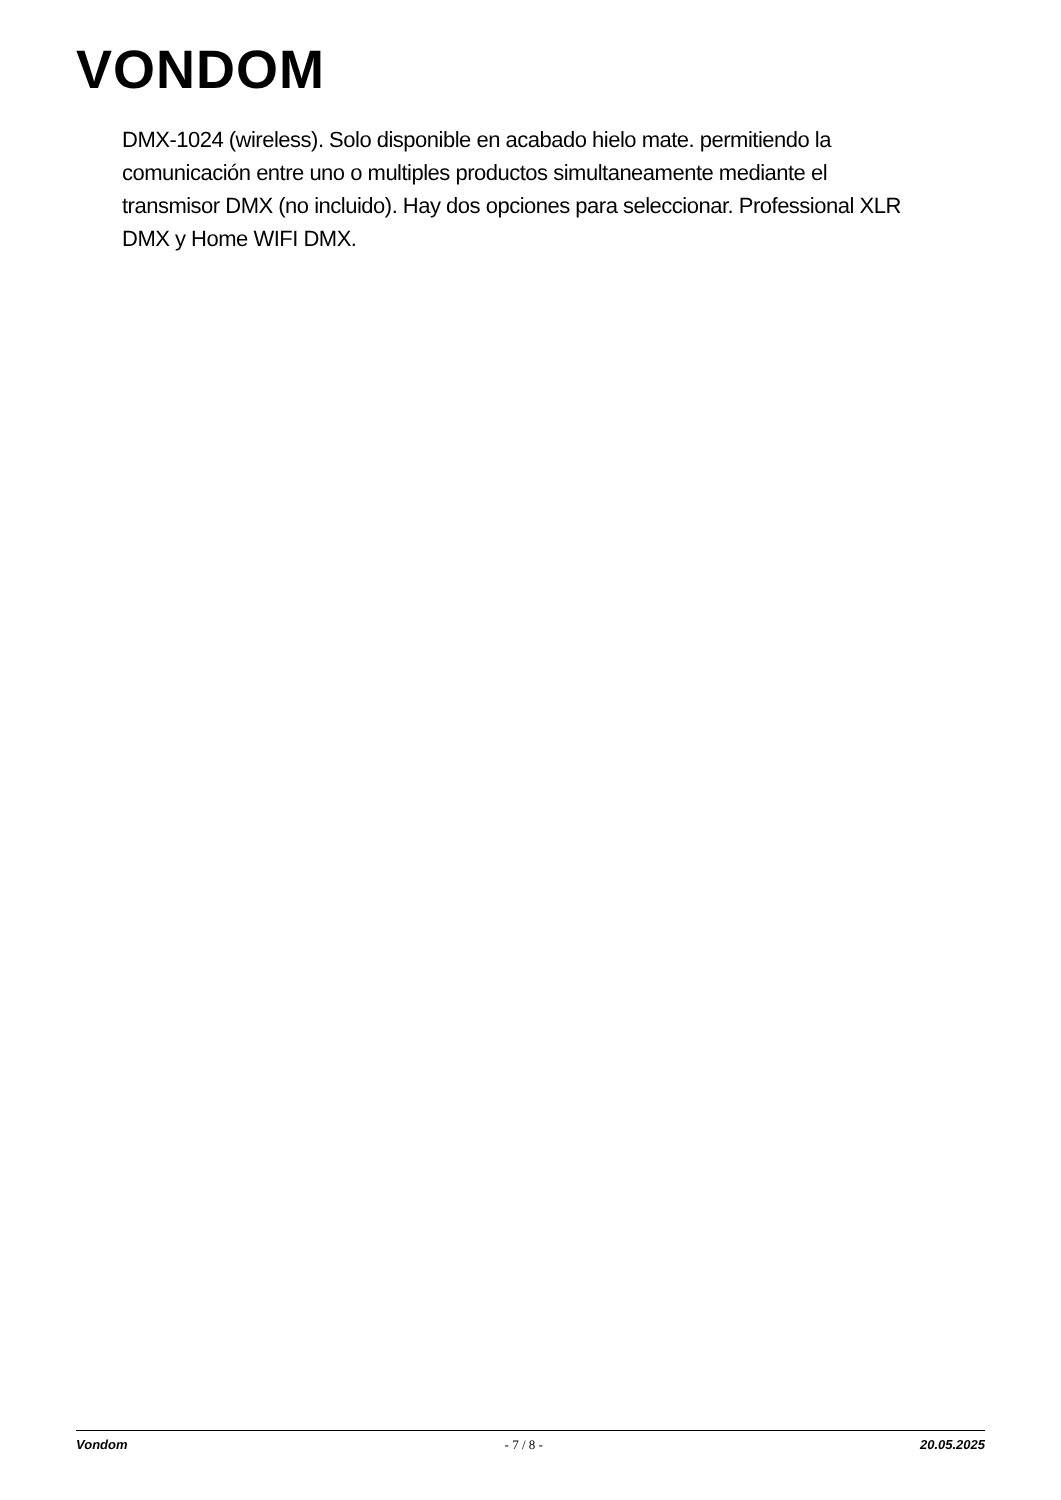VONDOM
DMX-1024 (wireless). Solo disponible en acabado hielo mate. permitiendo la comunicación entre uno o multiples productos simultaneamente mediante el transmisor DMX (no incluido). Hay dos opciones para seleccionar. Professional XLR DMX y Home WIFI DMX.
Vondom - 7 / 8 - 20.05.2025